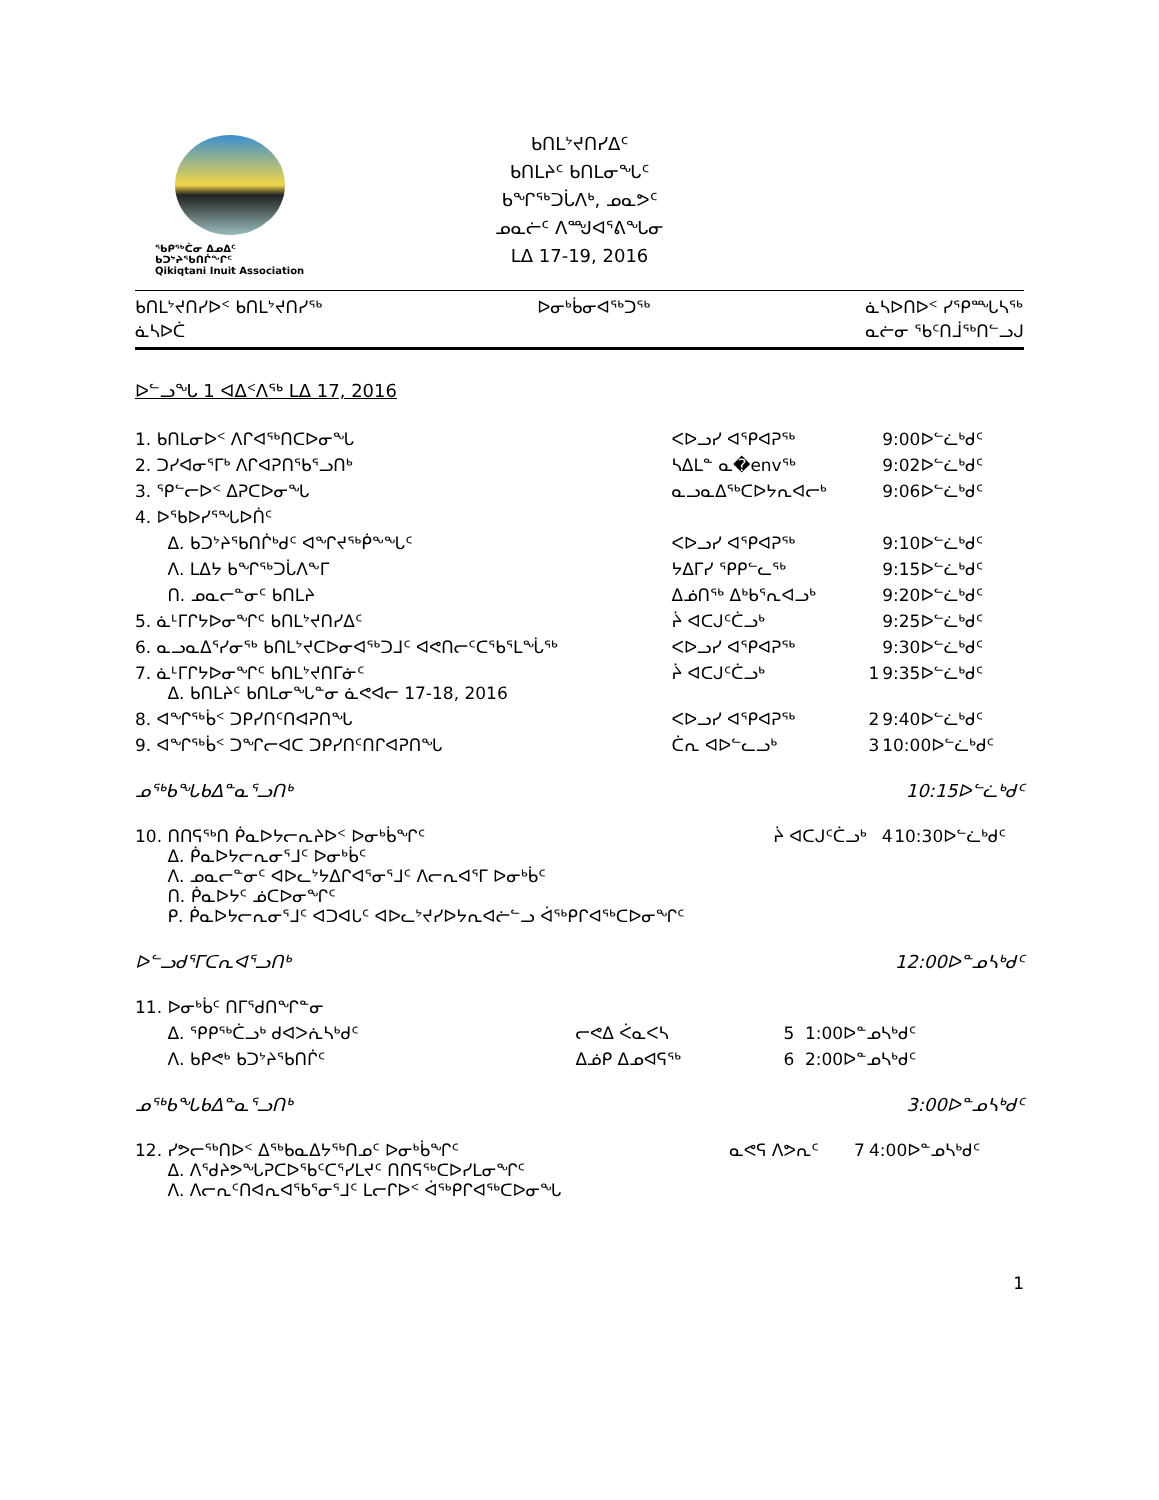ᖃᑭᖅᑖᓂ ᐃᓄᐃᑦ ᑲᑐᔾᔨᖃᑎᒌᖏᑦ
Qikiqtani Inuit Association
ᑲᑎᒪᔾᔪᑎᓯᐃᑦ
ᑲᑎᒪᔨᑦ ᑲᑎᒪᓂᖓᑦ
ᑲᖏᖅᑐᒑᐱᒃ, ᓄᓇᕗᑦ
ᓄᓇᓖᑦ ᐱᙳᐊᕐᕕᖓᓂ
ᒪᐃ 17-19, 2016
ᑲᑎᒪᔾᔪᑎᓯᐅᑉ ᑲᑎᒪᔾᔪᑎᓯᖅ
ᓈᓴᐅᑖ ᐅᓂᒃᑳᓂᐊᖅᑐᖅ ᓈᓴᐅᑎᐅᑉ ᓯᕿᙵᓴᖅ
ᓇᓖᓂ ᖃᑦᑎᒨᖅᑎᓪᓗᒍ
ᐅᓪᓗᖓ 1 ᐊᐃᑉᐱᖅ ᒪᐃ 17, 2016
| 1. ᑲᑎᒪᓂᐅᑉ ᐱᒋᐊᖅᑎᑕᐅᓂᖓ | ᐸᐅᓗᓯ ᐊᕿᐊᕈᖅ | | 9:00ᐅᓪᓛᒃᑯᑦ |
| 2. ᑐᓯᐊᓂᕐᒥᒃ ᐱᒋᐊᕈᑎᖃᕐᓗᑎᒃ | ᓴᐃᒪᓐ ᓇ�envᖅ | | 9:02ᐅᓪᓛᒃᑯᑦ |
| 3. ᕿᓪᓕᐅᑉ ᐃᕈᑕᐅᓂᖓ | ᓇᓗᓇᐃᖅᑕᐅᔭᕆᐊᓕᒃ | | 9:06ᐅᓪᓛᒃᑯᑦ |
| 4. ᐅᖃᐅᓯᕐᖓᐅᑏᑦ | | | |
| ᐃ. ᑲᑐᔾᔨᖃᑎᒌᒃᑯᑦ ᐊᖏᔪᖅᑮᖕᖓᑦ | ᐸᐅᓗᓯ ᐊᕿᐊᕈᖅ | | 9:10ᐅᓪᓛᒃᑯᑦ |
| ᐱ. ᒪᐃᔭ ᑲᖏᖅᑐᒑᐱᖕᒥ | ᔭᐃᒥᓯ ᕿᑭᓪᓚᖅ | | 9:15ᐅᓪᓛᒃᑯᑦ |
| ᑎ. ᓄᓇᓕᓐᓂᑦ ᑲᑎᒪᔨ | ᐃᓅᑎᖅ ᐃᒃᑲᕐᕆᐊᓗᒃ | | 9:20ᐅᓪᓛᒃᑯᑦ |
| 5. ᓈᒻᒥᒋᔭᐅᓂᖏᑦ ᑲᑎᒪᔾᔪᑎᓯᐃᑦ | ᔩ ᐊᑕᒍᑦᑖᓗᒃ | | 9:25ᐅᓪᓛᒃᑯᑦ |
| 6. ᓇᓗᓇᐃᕐᓯᓂᖅ ᑲᑎᒪᔾᔪᑕᐅᓂᐊᖅᑐᒧᑦ ᐊᕙᑎᓕᑦᑕᖃᕐᒪᖔᖅ | ᐸᐅᓗᓯ ᐊᕿᐊᕈᖅ | | 9:30ᐅᓪᓛᒃᑯᑦ |
| 7. ᓈᒻᒥᒋᔭᐅᓂᖏᑦ ᑲᑎᒪᔾᔪᑎᒥᓃᑦ ᐃ. ᑲᑎᒪᔨᑦ ᑲᑎᒪᓂᖓᓐᓂ ᓈᕙᐊᓕ 17-18, 2016 | ᔩ ᐊᑕᒍᑦᑖᓗᒃ | 1 | 9:35ᐅᓪᓛᒃᑯᑦ |
| 8. ᐊᖏᖅᑳᑉ ᑐᑭᓯᑎᑦᑎᐊᕈᑎᖓ | ᐸᐅᓗᓯ ᐊᕿᐊᕈᖅ | 2 | 9:40ᐅᓪᓛᒃᑯᑦ |
| 9. ᐊᖏᖅᑳᑉ ᑐᖏᓕᐊᑕ ᑐᑭᓯᑎᑦᑎᒋᐊᕈᑎᖓ | ᑖᕆ ᐊᐅᓪᓚᓗᒃ | 3 | 10:00ᐅᓪᓛᒃᑯᑦ |
ᓄᖅᑲᖓᑲᐃᓐᓇᕐᓗᑎᒃ 10:15ᐅᓪᓛᒃᑯᑦ
| 10. ᑎᑎᕋᖅᑎ ᑮᓇᐅᔭᓕᕆᔨᐅᑉ ᐅᓂᒃᑳᖏᑦ ᐃ. ᑮᓇᐅᔭᓕᕆᓂᕐᒧᑦ ᐅᓂᒃᑳᑦ ᐱ. ᓄᓇᓕᓐᓂᑦ ᐊᐅᓚᔾᔭᐃᒋᐊᕐᓂᕐᒧᑦ ᐱᓕᕆᐊᕐᒥ ᐅᓂᒃᑳᑦ ᑎ. ᑮᓇᐅᔭᑦ ᓅᑕᐅᓂᖏᑦ ᑭ. ᑮᓇᐅᔭᓕᕆᓂᕐᒧᑦ ᐊᑐᐊᒐᑦ ᐊᐅᓚᔾᔪᓯᐅᔭᕆᐊᓖᓪᓗ ᐋᖅᑭᒋᐊᖅᑕᐅᓂᖏᑦ | ᔩ ᐊᑕᒍᑦᑖᓗᒃ | 4 | 10:30ᐅᓪᓛᒃᑯᑦ |
ᐅᓪᓗᑯᕐᒥᑕᕆᐊᕐᓗᑎᒃ 12:00ᐅᓐᓄᓴᒃᑯᑦ
| 11. ᐅᓂᒃᑳᑦ ᑎᒥᕐᑯᑎᖏᓐᓂ | | | |
| ᐃ. ᕿᑭᖅᑖᓗᒃ ᑯᐊᐳᕇᓴᒃᑯᑦ | ᓕᕙᐃ ᐹᓇᐸᓴ | 5 | 1:00ᐅᓐᓄᓴᒃᑯᑦ |
| ᐱ. ᑲᑭᕙᒃ ᑲᑐᔾᔨᖃᑎᒌᑦ | ᐃᓅᑭ ᐃᓄᐊᕋᖅ | 6 | 2:00ᐅᓐᓄᓴᒃᑯᑦ |
ᓄᖅᑲᖓᑲᐃᓐᓇᕐᓗᑎᒃ 3:00ᐅᓐᓄᓴᒃᑯᑦ
| 12. ᓯᕗᓕᖅᑎᐅᑉ ᐃᖅᑲᓇᐃᔭᖅᑎᓄᑦ ᐅᓂᒃᑳᖏᑦ ᐃ. ᐱᕐᑯᔨᕗᖓᕈᑕᐅᕐᑲᑦᑕᕐᓯᒪᔪᑦ ᑎᑎᕋᖅᑕᐅᓯᒪᓂᖏᑦ ᐱ. ᐱᓕᕆᑦᑎᐊᕆᐊᖃᕐᓂᕐᒧᑦ ᒪᓕᒋᐅᑉ ᐋᖅᑭᒋᐊᖅᑕᐅᓂᖓ | ᓇᕙᕋ ᐱᕗᕆᑦ | 7 | 4:00ᐅᓐᓄᓴᒃᑯᑦ |
1